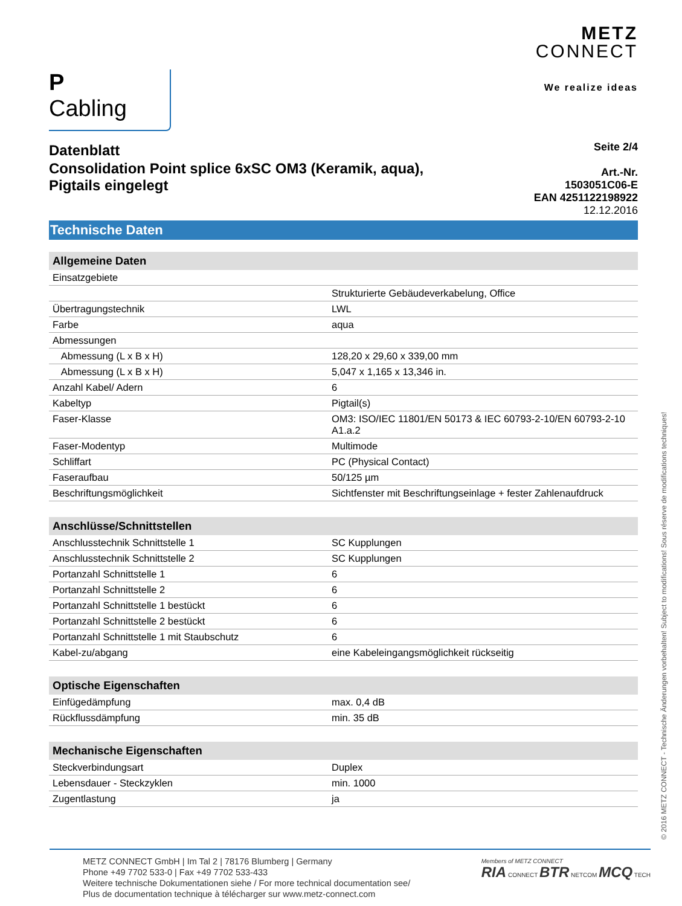P Cabling
METZ
CONNECT
We realize ideas
Datenblatt
Consolidation Point splice 6xSC OM3 (Keramik, aqua),
Pigtails eingelegt
Seite 2/4
Art.-Nr.
1503051C06-E
EAN 4251122198922
12.12.2016
Technische Daten
| Allgemeine Daten | |
| --- | --- |
| Einsatzgebiete | |
| | Strukturierte Gebäudeverkabelung, Office |
| Übertragungstechnik | LWL |
| Farbe | aqua |
| Abmessungen | |
| Abmessung (L x B x H) | 128,20 x 29,60 x 339,00 mm |
| Abmessung (L x B x H) | 5,047 x 1,165 x 13,346 in. |
| Anzahl Kabel/ Adern | 6 |
| Kabeltyp | Pigtail(s) |
| Faser-Klasse | OM3: ISO/IEC 11801/EN 50173 & IEC 60793-2-10/EN 60793-2-10 A1.a.2 |
| Faser-Modentyp | Multimode |
| Schliffart | PC (Physical Contact) |
| Faseraufbau | 50/125 µm |
| Beschriftungsmöglichkeit | Sichtfenster mit Beschriftungseinlage + fester Zahlenaufdruck |
| Anschlüsse/Schnittstellen | |
| Anschlusstechnik Schnittstelle 1 | SC Kupplungen |
| Anschlusstechnik Schnittstelle 2 | SC Kupplungen |
| Portanzahl Schnittstelle 1 | 6 |
| Portanzahl Schnittstelle 2 | 6 |
| Portanzahl Schnittstelle 1 bestückt | 6 |
| Portanzahl Schnittstelle 2 bestückt | 6 |
| Portanzahl Schnittstelle 1 mit Staubschutz | 6 |
| Kabel-zu/abgang | eine Kabeleingangsmöglichkeit rückseitig |
| Optische Eigenschaften | |
| Einfügedämpfung | max. 0,4 dB |
| Rückflussdämpfung | min. 35 dB |
| Mechanische Eigenschaften | |
| Steckverbindungsart | Duplex |
| Lebensdauer - Steckzyklen | min. 1000 |
| Zugentlastung | ja |
METZ CONNECT GmbH | Im Tal 2 | 78176 Blumberg | Germany
Phone +49 7702 533-0 | Fax +49 7702 533-433
Weitere technische Dokumentationen siehe / For more technical documentation see/
Plus de documentation technique à télécharger sur www.metz-connect.com
Members of METZ CONNECT
RIA CONNECT BTR NETCOM MCQ TECH
© 2016 METZ CONNECT - Technische Änderungen vorbehalten! Subject to modifications! Sous réserve de modifications techniques!